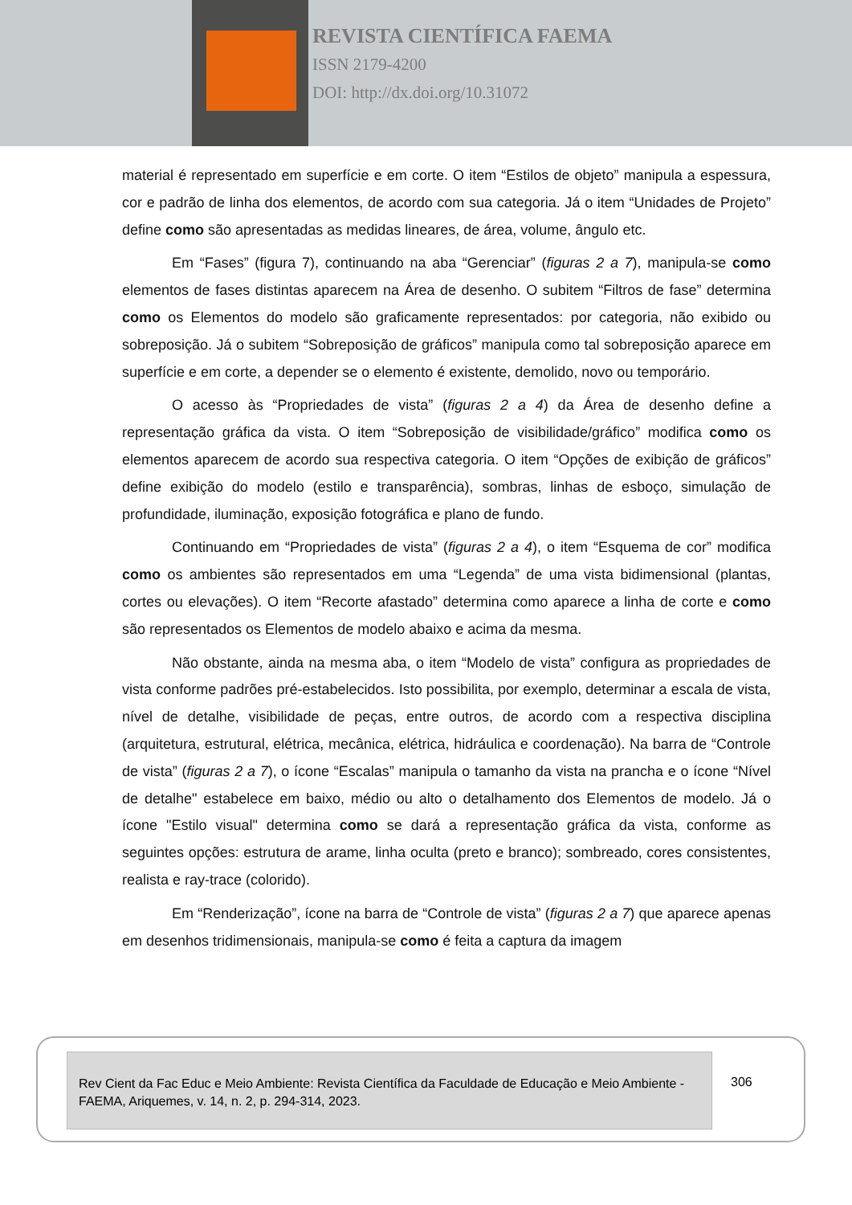REVISTA CIENTÍFICA FAEMA
ISSN 2179-4200
DOI: http://dx.doi.org/10.31072
material é representado em superfície e em corte. O item “Estilos de objeto” manipula a espessura, cor e padrão de linha dos elementos, de acordo com sua categoria. Já o item “Unidades de Projeto” define como são apresentadas as medidas lineares, de área, volume, ângulo etc.
Em “Fases” (figura 7), continuando na aba “Gerenciar” (figuras 2 a 7), manipula-se como elementos de fases distintas aparecem na Área de desenho. O subitem “Filtros de fase” determina como os Elementos do modelo são graficamente representados: por categoria, não exibido ou sobreposição. Já o subitem “Sobreposição de gráficos” manipula como tal sobreposição aparece em superfície e em corte, a depender se o elemento é existente, demolido, novo ou temporário.
O acesso às “Propriedades de vista” (figuras 2 a 4) da Área de desenho define a representação gráfica da vista. O item “Sobreposição de visibilidade/gráfico” modifica como os elementos aparecem de acordo sua respectiva categoria. O item “Opções de exibição de gráficos” define exibição do modelo (estilo e transparência), sombras, linhas de esboço, simulação de profundidade, iluminação, exposição fotográfica e plano de fundo.
Continuando em “Propriedades de vista” (figuras 2 a 4), o item “Esquema de cor” modifica como os ambientes são representados em uma “Legenda” de uma vista bidimensional (plantas, cortes ou elevações). O item “Recorte afastado” determina como aparece a linha de corte e como são representados os Elementos de modelo abaixo e acima da mesma.
Não obstante, ainda na mesma aba, o item “Modelo de vista” configura as propriedades de vista conforme padrões pré-estabelecidos. Isto possibilita, por exemplo, determinar a escala de vista, nível de detalhe, visibilidade de peças, entre outros, de acordo com a respectiva disciplina (arquitetura, estrutural, elétrica, mecânica, elétrica, hidráulica e coordenação). Na barra de “Controle de vista” (figuras 2 a 7), o ícone “Escalas” manipula o tamanho da vista na prancha e o ícone “Nível de detalhe" estabelece em baixo, médio ou alto o detalhamento dos Elementos de modelo. Já o ícone "Estilo visual" determina como se dará a representação gráfica da vista, conforme as seguintes opções: estrutura de arame, linha oculta (preto e branco); sombreado, cores consistentes, realista e ray-trace (colorido).
Em “Renderização”, ícone na barra de “Controle de vista” (figuras 2 a 7) que aparece apenas em desenhos tridimensionais, manipula-se como é feita a captura da imagem
Rev Cient da Fac Educ e Meio Ambiente: Revista Científica da Faculdade de Educação e Meio Ambiente - FAEMA, Ariquemes, v. 14, n. 2, p. 294-314, 2023.
306